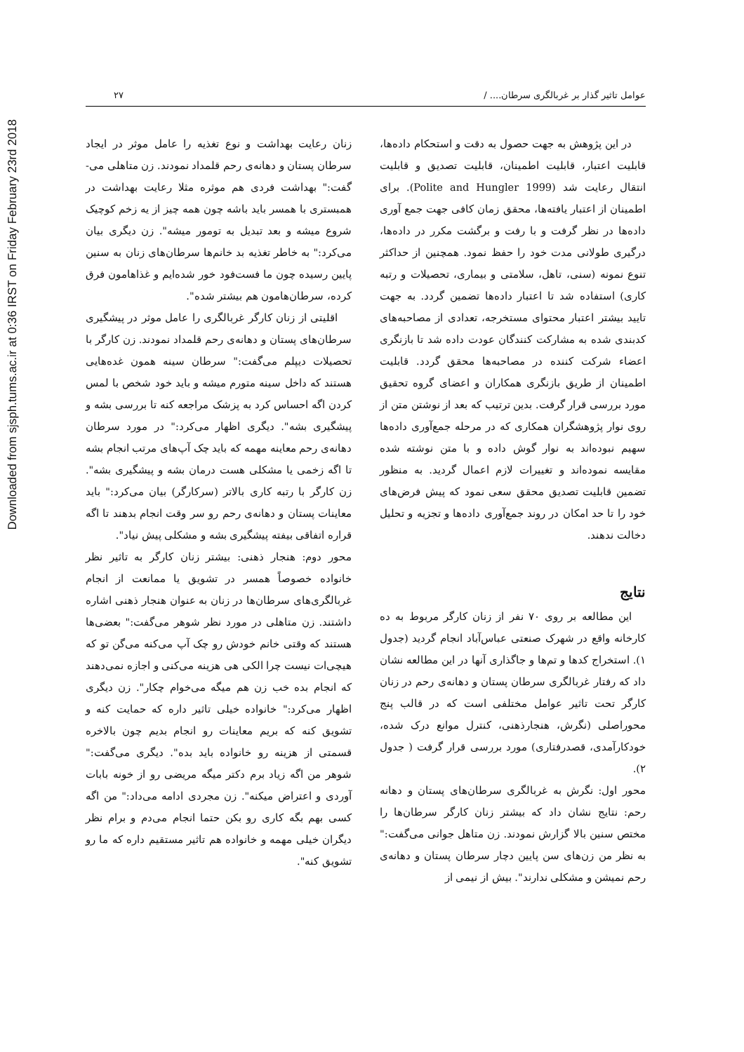Downloaded from sjsph.tums.ac.ir at 0:36 IRST on Friday February 23rd 2018
عوامل تاثیر گذار بر غربالگری سرطان.... / ۲۷
در این پژوهش به جهت حصول به دقت و استحکام داده‌ها، قابلیت اعتبار، قابلیت اطمینان، قابلیت تصدیق و قابلیت انتقال رعایت شد (Polite and Hungler 1999). برای اطمینان از اعتبار یافته‌ها، محقق زمان کافی جهت جمع آوری داده‌ها در نظر گرفت و با رفت و برگشت مکرر در داده‌ها، درگیری طولانی مدت خود را حفظ نمود. همچنین از حداکثر تنوع نمونه (سنی، تاهل، سلامتی و بیماری، تحصیلات و رتبه کاری) استفاده شد تا اعتبار داده‌ها تضمین گردد. به جهت تایید بیشتر اعتبار محتوای مستخرجه، تعدادی از مصاحبه‌های کدبندی شده به مشارکت کنندگان عودت داده شد تا بازنگری اعضاء شرکت کننده در مصاحبه‌ها محقق گردد. قابلیت اطمینان از طریق بازنگری همکاران و اعضای گروه تحقیق مورد بررسی قرار گرفت. بدین ترتیب که بعد از نوشتن متن از روی نوار پژوهشگران همکاری که در مرحله جمع‌آوری داده‌ها سهیم نبوده‌اند به نوار گوش داده و با متن نوشته شده مقایسه نموده‌اند و تغییرات لازم اعمال گردید. به منظور تضمین قابلیت تصدیق محقق سعی نمود که پیش فرض‌های خود را تا حد امکان در روند جمع‌آوری داده‌ها و تجزیه و تحلیل دخالت ندهند.
نتایج
این مطالعه بر روی ۷۰ نفر از زنان کارگر مربوط به ده کارخانه واقع در شهرک صنعتی عباس‌آباد انجام گردید (جدول ۱). استخراج کدها و تم‌ها و جاگذاری آنها در این مطالعه نشان داد که رفتار غربالگری سرطان پستان و دهانه‌ی رحم در زنان کارگر تحت تاثیر عوامل مختلفی است که در قالب پنج محوراصلی (نگرش، هنجارذهنی، کنترل موانع درک شده، خودکارآمدی، قصدرفتاری) مورد بررسی قرار گرفت ( جدول ۲).
محور اول: نگرش به غربالگری سرطان‌های پستان و دهانه رحم: نتایج نشان داد که بیشتر زنان کارگر سرطان‌ها را مختص سنین بالا گزارش نمودند. زن متاهل جوانی می‌گفت:" به نظر من زن‌های سن پایین دچار سرطان پستان و دهانه‌ی رحم نمیشن و مشکلی ندارند". بیش از نیمی از
زنان رعایت بهداشت و نوع تغذیه را عامل موثر در ایجاد سرطان پستان و دهانه‌ی رحم قلمداد نمودند. زن متاهلی می-گفت:" بهداشت فردی هم موثره مثلا رعایت بهداشت در همبستری با همسر باید باشه چون همه چیز از یه زخم کوچیک شروع میشه و بعد تبدیل به تومور میشه". زن دیگری بیان می‌کرد:" به خاطر تغذیه بد خانم‌ها سرطان‌های زنان به سنین پایین رسیده چون ما فست‌فود خور شده‌ایم و غذاهامون فرق کرده، سرطان‌هامون هم بیشتر شده".
اقلیتی از زنان کارگر غربالگری را عامل موثر در پیشگیری سرطان‌های پستان و دهانه‌ی رحم قلمداد نمودند. زن کارگر با تحصیلات دیپلم می‌گفت:" سرطان سینه همون غده‌هایی هستند که داخل سینه متورم میشه و باید خود شخص با لمس کردن اگه احساس کرد به پزشک مراجعه کنه تا بررسی بشه و پیشگیری بشه". دیگری اظهار می‌کرد:" در مورد سرطان دهانه‌ی رحم معاینه مهمه که باید چک آپ‌های مرتب انجام بشه تا اگه زخمی یا مشکلی هست درمان بشه و پیشگیری بشه". زن کارگر با رتبه کاری بالاتر (سرکارگر) بیان می‌کرد:" باید معاینات پستان و دهانه‌ی رحم رو سر وقت انجام بدهند تا اگه قراره اتفاقی بیفته پیشگیری بشه و مشکلی پیش نیاد".
محور دوم: هنجار ذهنی: بیشتر زنان کارگر به تاثیر نظر خانواده خصوصاً همسر در تشویق یا ممانعت از انجام غربالگری‌های سرطان‌ها در زنان به عنوان هنجار ذهنی اشاره داشتند. زن متاهلی در مورد نظر شوهر می‌گفت:" بعضی‌ها هستند که وقتی خانم خودش رو چک آپ می‌کنه می‌گن تو که هیچی‌ات نیست چرا الکی هی هزینه می‌کنی و اجازه نمی‌دهند که انجام بده خب زن هم میگه می‌خوام چکار". زن دیگری اظهار می‌کرد:" خانواده خیلی تاثیر داره که حمایت کنه و تشویق کنه که بریم معاینات رو انجام بدیم چون بالاخره قسمتی از هزینه رو خانواده باید بده". دیگری می‌گفت:" شوهر من اگه زیاد برم دکتر میگه مریضی رو از خونه بابات آوردی و اعتراض میکنه". زن مجردی ادامه می‌داد:" من اگه کسی بهم بگه کاری رو بکن حتما انجام می‌دم و برام نظر دیگران خیلی مهمه و خانواده هم تاثیر مستقیم داره که ما رو تشویق کنه".